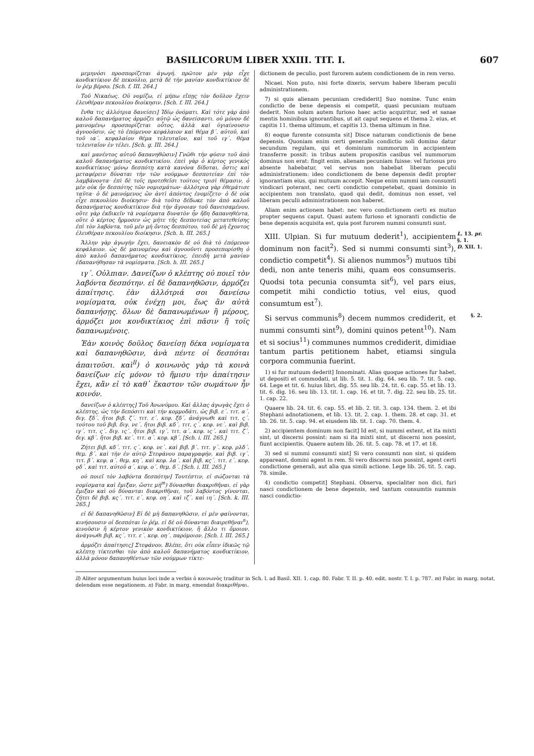BASILICORUM LIBER XXIII. TIT. I. 607
μεμηνόσι προσπορίζεται ἀγωγή. πρῶτον μὲν γὰρ εἶχε κονδικτίκιον δὲ πεκούλιο, μετὰ δὲ τὴν μανίαν κονδικτίκιον δὲ ἰν ῥέμ βέρσο. [Sch. f. III. 264.]
Τοῦ Νικαέως. Οὐ νομίζω, εἰ μήπω εἴπῃς τὸν δοῦλον ἔχειν ἐλευθέραν πεκουλίου διοίκησιν. [Sch. f. III. 264.]
ἔνθα τις ἀλλότρια δανείσει] Ἰδίῳ ὀνόματι. Καὶ τότε γὰρ ἀπὸ καλοῦ δαπανήματος ἁρμόζει αὐτῷ ὡς δανείσαντι. οὐ μόνον δὲ μαινομένῳ προσπορίζεται οὗτος, ἀλλὰ καὶ ὑγιαίνουσιν ἀγνοοῦσιν, ὡς τὸ ἑπόμενον κεφάλαιον καὶ θέμα β΄. αὐτοῦ, καὶ τοῦ ια΄. κεφαλαίου θέμα τελευταῖον, καὶ τοῦ ιγ΄. θέμα τελευταῖον ἐν τέλει. [Sch. g. III. 264.]
καὶ μανέντος αὐτοῦ δαπανηθῶσιν] Γνῶθι τὴν φύσιν τοῦ ἀπὸ καλοῦ δαπανήματος κονδικτικίου. ἐπεὶ γὰρ ὁ κέρτος γενικὸς κονδικτίκιος μόνῳ δεσπότῃ κατὰ κανόνα δίδοται, ὅστις καὶ μεταφέρειν δύναται τὴν τῶν νούμμων δεσποτείαν ἐπὶ τὸν λαμβάνοντα· ἐπὶ δὲ τοῖς προτεθεῖσι τούτοις τρισὶ θέμασιν, ὁ μὲν οὐκ ἦν δεσπότης τῶν νομισμάτων· ἀλλότρια γὰρ ἐθεμάτισε ταῦτα· ὁ δὲ μαινόμενος ὢν ἀντὶ ἀπόντος ἐνομίζετο· ὁ δὲ οὐκ εἶχε πεκουλίου διοίκησιν· διὰ τοῦτο δέδωκε τὸν ἀπὸ καλοῦ δαπανήματος κονδικτίκιον διὰ τὴν ἄγνοιαν τοῦ δανεισαμένου. οὔτε γὰρ ἐκδικεῖν τὰ νομίσματα δυνατὸν ἦν ἤδη δαπανηθέντα, οὔτε ὁ κέρτος ἥρμοσεν ὡς μήτε τῆς δεσποτείας μετατεθείσης ἐπὶ τὸν λαβόντα, τοῦ μὲν μὴ ὄντος δεσπότου, τοῦ δὲ μὴ ἔχοντος ἐλευθέραν πεκουλίου διοίκησιν. [Sch. h. III. 265.]
Ἄλλην γὰρ ἀγωγὴν ἔχει, δανειακὸν δὲ οὐ διὰ τὸ ἑπόμενον κεφάλαιον. ὡς δὲ μαινομένῳ καὶ ἀγνοοῦντι προσεπορίσθη ὁ ἀπὸ καλοῦ δαπανήματος κονδικτίκιος, ἐπειδὴ μετὰ μανίαν ἐδαπανήθησαν τὰ νομίσματα. [Sch. h. III. 265.]
ιγ΄. Οὐλπιαν. Δανείζων ὁ κλέπτης οὐ ποιεῖ τὸν λαβόντα δεσπότην. εἰ δὲ δαπανηθῶσιν, ἁρμόζει ἀπαίτησις. ἐὰν ἀλλότριά σοι δανείσω νομίσματα, οὐκ ἐνέχῃ μοι, ἕως ἂν αὐτὰ δαπανήσῃς. ὅλων δὲ δαπανωμένων ἢ μέρους, ἁρμόζει μοι κονδικτίκιος ἐπὶ πᾶσιν ἢ τοῖς δαπανωμένοις.
Ἐὰν κοινὸς δοῦλος δανείσῃ δέκα νομίσματα καὶ δαπανηθῶσιν, ἀνὰ πέντε οἱ δεσπόται ἀπαιτοῦσι. καὶ<sup>ll</sup>) ὁ κοινωνὸς γὰρ τὰ κοινὰ δανείζων εἰς μόνον τὸ ἥμισυ τὴν ἀπαίτησιν ἔχει, κἂν εἰ τὸ καθ᾽ ἕκαστον τῶν σωμάτων ἦν κοινόν.
δανείζων ὁ κλέπτης] Τοῦ Ἀνωνύμου. Καὶ ἄλλας ἀγωγὰς ἔχει ὁ κλέπτης, ὡς τὴν δεπόσιτι καὶ τὴν κομμοδάτι, ὡς βιβ. ε΄. τιτ. α΄. διγ. ξδ΄. ἤτοι βιβ. ζ΄. τιτ. ε΄. κεφ. ξδ΄. ἀνάγνωθι καὶ τιτ. ς΄. τούτου τοῦ βιβ. διγ. νε΄. ἤτοι βιβ. κδ΄. τιτ. ς΄. κεφ. νε΄. καὶ βιβ. ιγ΄. τιτ. ς΄. διγ. ις΄. ἤτοι βιβ. ιγ΄. τιτ. α΄. κεφ. ις΄. καὶ τιτ. ζ΄. διγ. κβ΄. ἤτοι βιβ. κε΄. τιτ. α΄. κεφ. κβ΄. [Sch. i. III. 265.]
Ζήτει βιβ. κδ΄. τιτ. ς΄. κεφ. νε΄. καὶ βιβ. β΄. τιτ. γ΄. κεφ. ρλδ΄. θεμ. β΄. καὶ τὴν ἐν αὐτῷ Στεφάνου παραγραφήν, καὶ βιβ. ιγ΄. τιτ. β΄. κεφ. α΄. θεμ. κη΄. καὶ κεφ. λα΄. καὶ βιβ. κς΄. τιτ. ε΄. κεφ. ϙδ΄. καὶ τιτ. αὐτοῦ α΄. κεφ. ο΄. θεμ. δ΄. [Sch. i. III. 265.]
οὐ ποιεῖ τὸν λαβόντα δεσπότην] Τουτέστιν, εἰ σώζονται τὰ νομίσματα καὶ ἔμιξαν, ὥστε μὴ<sup>m</sup>) δύνασθαι διακριθῆναι. εἰ γὰρ ἔμιξαν καὶ οὐ δύνανται διακριθῆναι, τοῦ λαβόντος γίνονται. ζήτει δὲ βιβ. κς΄. τιτ. ε΄. κεφ. οη΄. καὶ ιζ΄. καὶ ιη΄. [Sch. k. III. 265.]
εἰ δὲ δαπανηθῶσιν] Εἰ δὲ μὴ δαπανηθῶσιν, εἰ μὲν φαίνονται, κινήσουσιν οἱ δεσπόται ἰν ῥέμ. εἰ δὲ οὐ δύνανται διαιρεθῆναι<sup>n</sup>), κινοῦσιν ἢ κέρτον γενικὸν κονδικτίκιον, ἢ ἄλλο τι ὅμοιον. ἀνάγνωθι βιβ. κς΄. τιτ. ε΄. κεφ. οη΄. παρόμοιον. [Sch. l. III. 265.]
ἁρμόζει ἀπαίτησις] Στεφάνου. Βλέπε, ὅτι οὐκ εἶπεν ἰδικῶς τῷ κλέπτῃ τίκτεσθαι τὸν ἀπὸ καλοῦ δαπανήματος κονδικτίκιον, ἀλλὰ μόνον δαπανηθέντων τῶν νούμμων τίκτε-
dictionem de peculio, post furorem autem condictionem de in rem verso.
Nicaei. Non puto, nisi forte dixeris, servum habere liberam peculii administrationem.
7) si quis alienam pecuniam crediderit] Suo nomine. Tunc enim condictio de bene depensis ei competit, quasi pecuniam mutuam dederit. Non solum autem furioso haec actio acquiritur, sed et sanae mentis hominibus ignorantibus, ut ait caput sequens et thema 2. eius, et capitis 11. thema ultimum, et capitis 13. thema ultimum in fine.
8) eoque furente consumta sit] Disce naturam condictionis de bene depensis. Quoniam enim certi generalis condictio soli domino datur secundum regulam, qui et dominium nummorum in accipientem transferre possit: in tribus autem propositis casibus vel nummorum dominus non erat: fingit enim, alienam pecuniam fuisse: vel furiosus pro absente habebatur, vel servus non habebat liberam peculii administrationem: ideo condictionem de bene depensis dedit propter ignorantiam eius, qui mutuum accepit. Neque enim nummi iam consumti vindicari poterant, nec certi condictio competebat, quasi dominio in accipientem non translato, quod qui dedit, dominus non esset, vel liberam peculii administrationem non haberet.
Aliam enim actionem habet: nec vero condictionem certi ex mutuo propter sequens caput. Quasi autem furioso et ignoranti condictio de bene depensis acquisita est, quia post furorem nummi consumti sunt.
L. 13. pr.
§. 1.
D. XII. 1.
XIII. Ulpian. Si fur mutuum dederit<sup>1</sup>), accipientem dominum non facit<sup>2</sup>). Sed si nummi consumti sint<sup>3</sup>), condictio competit<sup>4</sup>). Si alienos nummos<sup>5</sup>) mutuos tibi dedi, non ante teneris mihi, quam eos consumseris. Quodsi tota pecunia consumta sit<sup>6</sup>), vel pars eius, competit mihi condictio totius, vel eius, quod consumtum est<sup>7</sup>).
§. 2.
Si servus communis<sup>8</sup>) decem nummos crediderit, et nummi consumti sint<sup>9</sup>), domini quinos petent<sup>10</sup>). Nam et si socius<sup>11</sup>) communes nummos crediderit, dimidiae tantum partis petitionem habet, etiamsi singula corpora communia fuerint.
1) si fur mutuum dederit] Innominati. Alias quoque actiones fur habet, ut depositi et commodati, ut lib. 5. tit. 1. dig. 64. seu lib. 7. tit. 5. cap. 64. Lege et tit. 6. huius libri, dig. 55. seu lib. 24. tit. 6. cap. 55. et lib. 13. tit. 6. dig. 16. seu lib. 13. tit. 1. cap. 16. et tit. 7. dig. 22. seu lib. 25. tit. 1. cap. 22.
Quaere lib. 24. tit. 6. cap. 55. et lib. 2. tit. 3. cap. 134. them. 2. et ibi Stephani adnotationem, et lib. 13. tit. 2. cap. 1. them. 28. et cap. 31. et lib. 26. tit. 5. cap. 94. et eiusdem lib. tit. 1. cap. 70. them. 4.
2) accipientem dominum non facit] Id est, si nummi extent, et ita mixti sint, ut discerni possint: nam si ita mixti sint, ut discerni non possint, fiunt accipientis. Quaere autem lib. 26. tit. 5. cap. 78. et 17. et 18.
3) sed si nummi consumti sint] Si vero consumti non sint, si quidem appareant, domini agent in rem. Si vero discerni non possint, agent certi condictione generali, aut alia qua simili actione. Lege lib. 26. tit. 5. cap. 78. simile.
4) condictio competit] Stephani. Observa, specialiter non dici, furi nasci condictionem de bene depensis, sed tantum consumtis nummis nasci condictio-
ll) Aliter argumentum huius loci inde a verbis ὁ κοινωνὸς traditur in Sch. l. ad Basil. XII. 1. cap. 80. Fabr. T. II. p. 40. edit. nostr. T. I. p. 787. m) Fabr. in marg. notat, delendam esse negationem. n) Fabr. in marg. emendat διακριθῆναι.